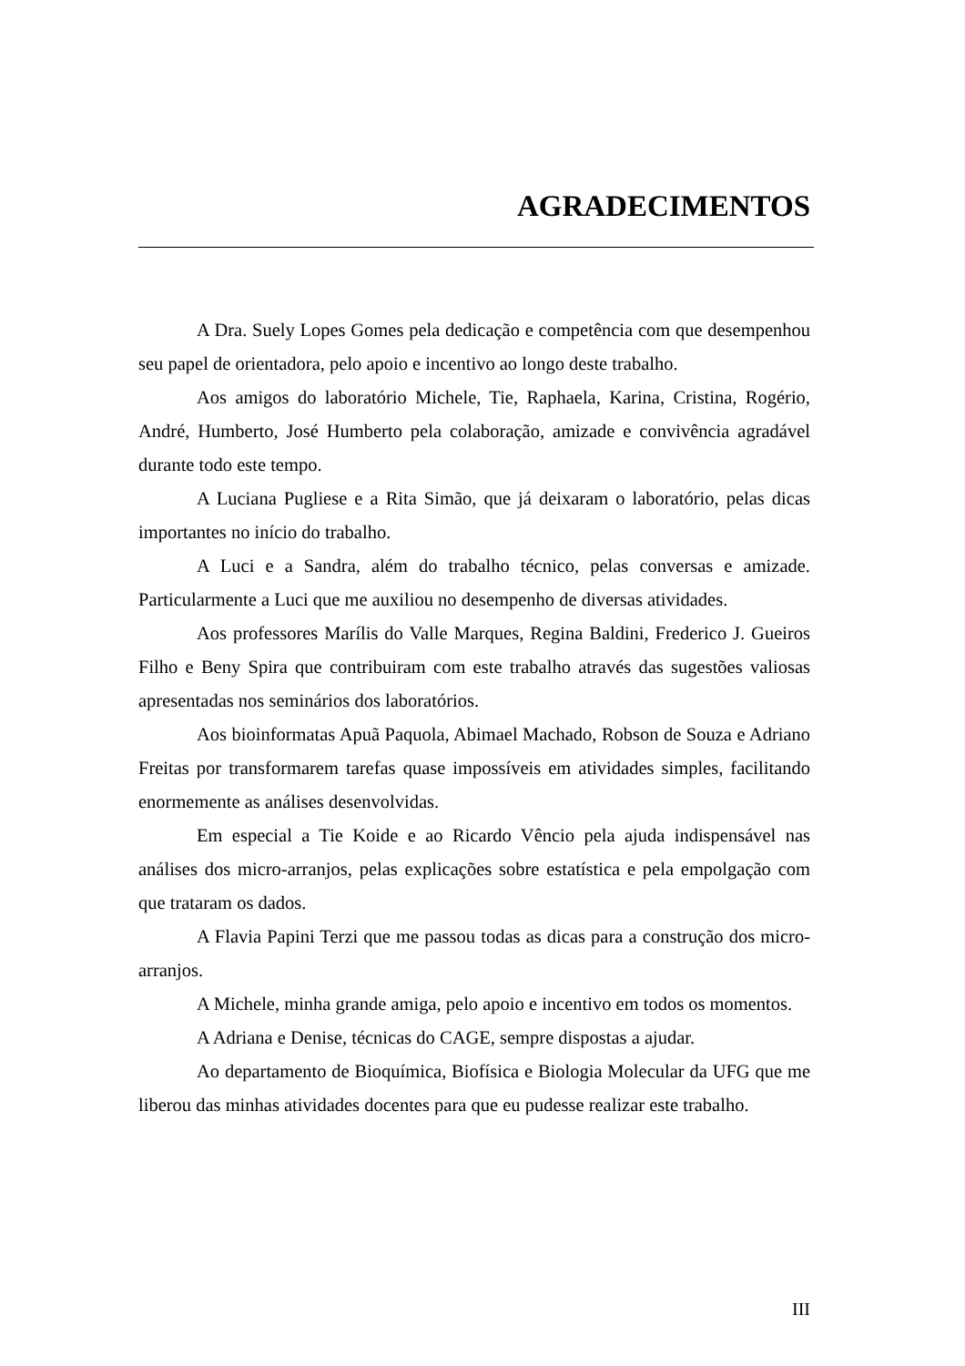AGRADECIMENTOS
A Dra. Suely Lopes Gomes pela dedicação e competência com que desempenhou seu papel de orientadora, pelo apoio e incentivo ao longo deste trabalho.
Aos amigos do laboratório Michele, Tie, Raphaela, Karina, Cristina, Rogério, André, Humberto, José Humberto pela colaboração, amizade e convivência agradável durante todo este tempo.
A Luciana Pugliese e a Rita Simão, que já deixaram o laboratório, pelas dicas importantes no início do trabalho.
A Luci e a Sandra, além do trabalho técnico, pelas conversas e amizade. Particularmente a Luci que me auxiliou no desempenho de diversas atividades.
Aos professores Marílis do Valle Marques, Regina Baldini, Frederico J. Gueiros Filho e Beny Spira que contribuiram com este trabalho através das sugestões valiosas apresentadas nos seminários dos laboratórios.
Aos bioinformatas Apuã Paquola, Abimael Machado, Robson de Souza e Adriano Freitas por transformarem tarefas quase impossíveis em atividades simples, facilitando enormemente as análises desenvolvidas.
Em especial a Tie Koide e ao Ricardo Vêncio pela ajuda indispensável nas análises dos micro-arranjos, pelas explicações sobre estatística e pela empolgação com que trataram os dados.
A Flavia Papini Terzi que me passou todas as dicas para a construção dos micro-arranjos.
A Michele, minha grande amiga, pelo apoio e incentivo em todos os momentos.
A Adriana e Denise, técnicas do CAGE, sempre dispostas a ajudar.
Ao departamento de Bioquímica, Biofísica e Biologia Molecular da UFG que me liberou das minhas atividades docentes para que eu pudesse realizar este trabalho.
III